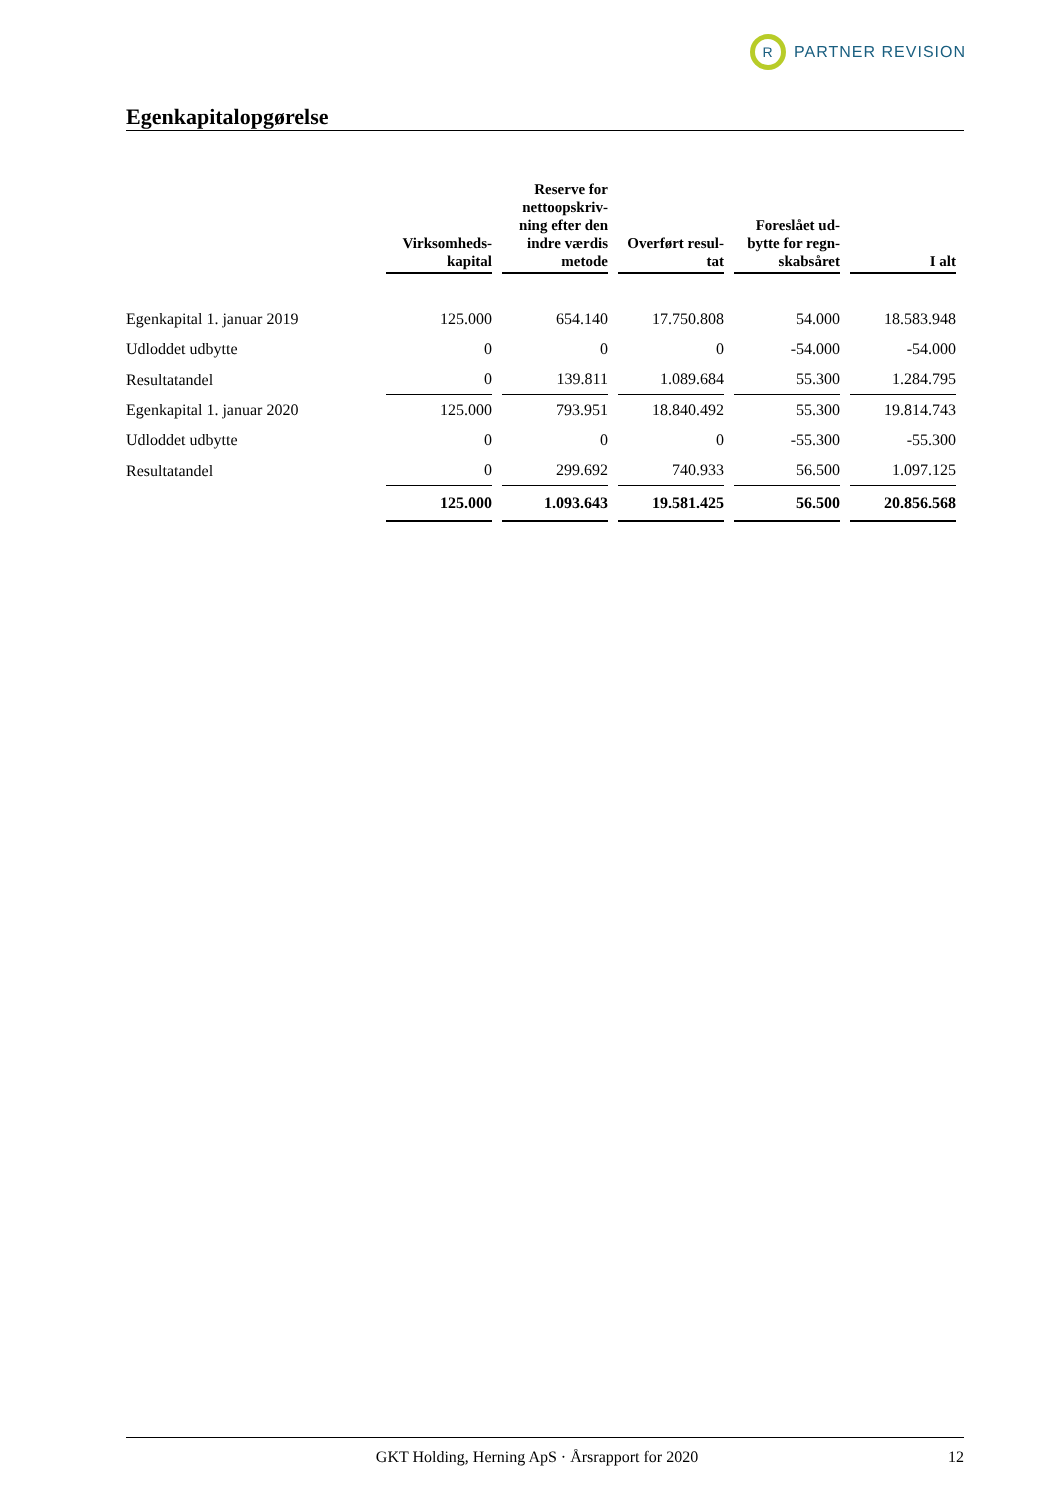R
PARTNER REVISION
Egenkapitalopgørelse
| | Virksomheds- kapital | Reserve for nettoopskriv- ning efter den indre værdis metode | Overført resul- tat | Foreslået ud- bytte for regn- skabsåret | I alt |
| --- | --- | --- | --- | --- | --- |
| Egenkapital 1. januar 2019 | 125.000 | 654.140 | 17.750.808 | 54.000 | 18.583.948 |
| Udloddet udbytte | 0 | 0 | 0 | -54.000 | -54.000 |
| Resultatandel | 0 | 139.811 | 1.089.684 | 55.300 | 1.284.795 |
| Egenkapital 1. januar 2020 | 125.000 | 793.951 | 18.840.492 | 55.300 | 19.814.743 |
| Udloddet udbytte | 0 | 0 | 0 | -55.300 | -55.300 |
| Resultatandel | 0 | 299.692 | 740.933 | 56.500 | 1.097.125 |
| | 125.000 | 1.093.643 | 19.581.425 | 56.500 | 20.856.568 |
GKT Holding, Herning ApS · Årsrapport for 2020 12